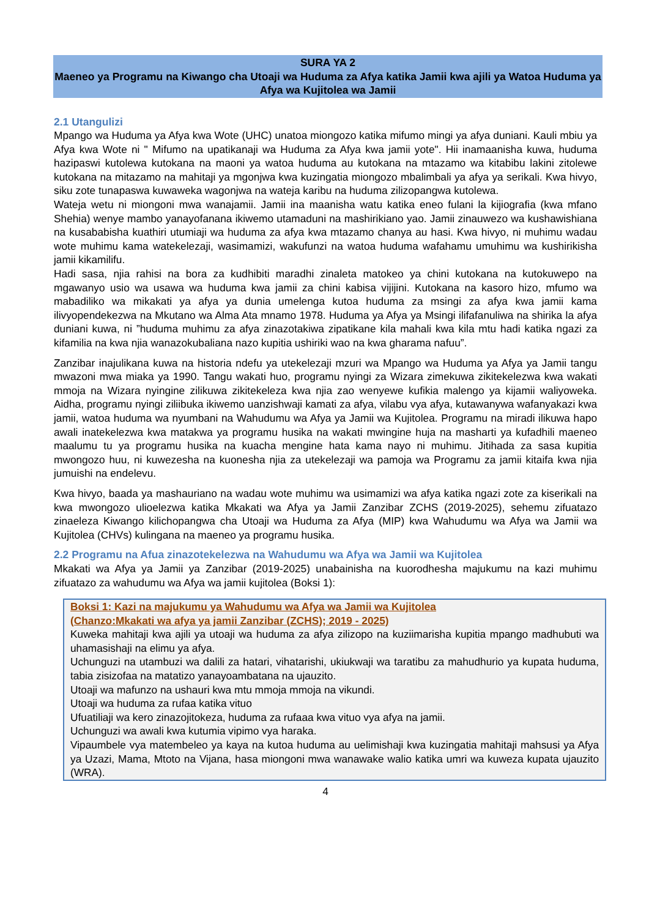SURA YA 2
Maeneo ya Programu na Kiwango cha Utoaji wa Huduma za Afya katika Jamii kwa ajili ya Watoa Huduma ya Afya wa Kujitolea wa Jamii
2.1 Utangulizi
Mpango wa Huduma ya Afya kwa Wote (UHC) unatoa miongozo katika mifumo mingi ya afya duniani. Kauli mbiu ya Afya kwa Wote ni " Mifumo na upatikanaji wa Huduma za Afya kwa jamii yote". Hii inamaanisha kuwa, huduma hazipaswi kutolewa kutokana na maoni ya watoa huduma au kutokana na mtazamo wa kitabibu lakini zitolewe kutokana na mitazamo na mahitaji ya mgonjwa kwa kuzingatia miongozo mbalimbali ya afya ya serikali. Kwa hivyo, siku zote tunapaswa kuwaweka wagonjwa na wateja karibu na huduma zilizopangwa kutolewa.
Wateja wetu ni miongoni mwa wanajamii. Jamii ina maanisha watu katika eneo fulani la kijiografia (kwa mfano Shehia) wenye mambo yanayofanana ikiwemo utamaduni na mashirikiano yao. Jamii zinauwezo wa kushawishiana na kusababisha kuathiri utumiaji wa huduma za afya kwa mtazamo chanya au hasi. Kwa hivyo, ni muhimu wadau wote muhimu kama watekelezaji, wasimamizi, wakufunzi na watoa huduma wafahamu umuhimu wa kushirikisha jamii kikamilifu.
Hadi sasa, njia rahisi na bora za kudhibiti maradhi zinaleta matokeo ya chini kutokana na kutokuwepo na mgawanyo usio wa usawa wa huduma kwa jamii za chini kabisa vijijini. Kutokana na kasoro hizo, mfumo wa mabadiliko wa mikakati ya afya ya dunia umelenga kutoa huduma za msingi za afya kwa jamii kama ilivyopendekezwa na Mkutano wa Alma Ata mnamo 1978. Huduma ya Afya ya Msingi ilifafanuliwa na shirika la afya duniani kuwa, ni ”huduma muhimu za afya zinazotakiwa zipatikane kila mahali kwa kila mtu hadi katika ngazi za kifamilia na kwa njia wanazokubaliana nazo kupitia ushiriki wao na kwa gharama nafuu”.
Zanzibar inajulikana kuwa na historia ndefu ya utekelezaji mzuri wa Mpango wa Huduma ya Afya ya Jamii tangu mwazoni mwa miaka ya 1990. Tangu wakati huo, programu nyingi za Wizara zimekuwa zikitekelezwa kwa wakati mmoja na Wizara nyingine zilikuwa zikitekeleza kwa njia zao wenyewe kufikia malengo ya kijamii waliyoweka. Aidha, programu nyingi ziliibuka ikiwemo uanzishwaji kamati za afya, vilabu vya afya, kutawanywa wafanyakazi kwa jamii, watoa huduma wa nyumbani na Wahudumu wa Afya ya Jamii wa Kujitolea. Programu na miradi ilikuwa hapo awali inatekelezwa kwa matakwa ya programu husika na wakati mwingine huja na masharti ya kufadhili maeneo maalumu tu ya programu husika na kuacha mengine hata kama nayo ni muhimu. Jitihada za sasa kupitia mwongozo huu, ni kuwezesha na kuonesha njia za utekelezaji wa pamoja wa Programu za jamii kitaifa kwa njia jumuishi na endelevu.
Kwa hivyo, baada ya mashauriano na wadau wote muhimu wa usimamizi wa afya katika ngazi zote za kiserikali na kwa mwongozo ulioelezwa katika Mkakati wa Afya ya Jamii Zanzibar ZCHS (2019-2025), sehemu zifuatazo zinaeleza Kiwango kilichopangwa cha Utoaji wa Huduma za Afya (MIP) kwa Wahudumu wa Afya wa Jamii wa Kujitolea (CHVs) kulingana na maeneo ya programu husika.
2.2 Programu na Afua zinazotekelezwa na Wahudumu wa Afya wa Jamii wa Kujitolea
Mkakati wa Afya ya Jamii ya Zanzibar (2019-2025) unabainisha na kuorodhesha majukumu na kazi muhimu zifuatazo za wahudumu wa Afya wa jamii kujitolea (Boksi 1):
Boksi 1: Kazi na majukumu ya Wahudumu wa Afya wa Jamii wa Kujitolea
(Chanzo:Mkakati wa afya ya jamii Zanzibar (ZCHS); 2019 - 2025)
Kuweka mahitaji kwa ajili ya utoaji wa huduma za afya zilizopo na kuziimarisha kupitia mpango madhubuti wa uhamasishaji na elimu ya afya.
Uchunguzi na utambuzi wa dalili za hatari, vihatarishi, ukiukwaji wa taratibu za mahudhurio ya kupata huduma, tabia zisizofaa na matatizo yanayoambatana na ujauzito.
Utoaji wa mafunzo na ushauri kwa mtu mmoja mmoja na vikundi.
Utoaji wa huduma za rufaa katika vituo
Ufuatiliaji wa kero zinazojitokeza, huduma za rufaaa kwa vituo vya afya na jamii.
Uchunguzi wa awali kwa kutumia vipimo vya haraka.
Vipaumbele vya matembeleo ya kaya na kutoa huduma au uelimishaji kwa kuzingatia mahitaji mahsusi ya Afya ya Uzazi, Mama, Mtoto na Vijana, hasa miongoni mwa wanawake walio katika umri wa kuweza kupata ujauzito (WRA).
4